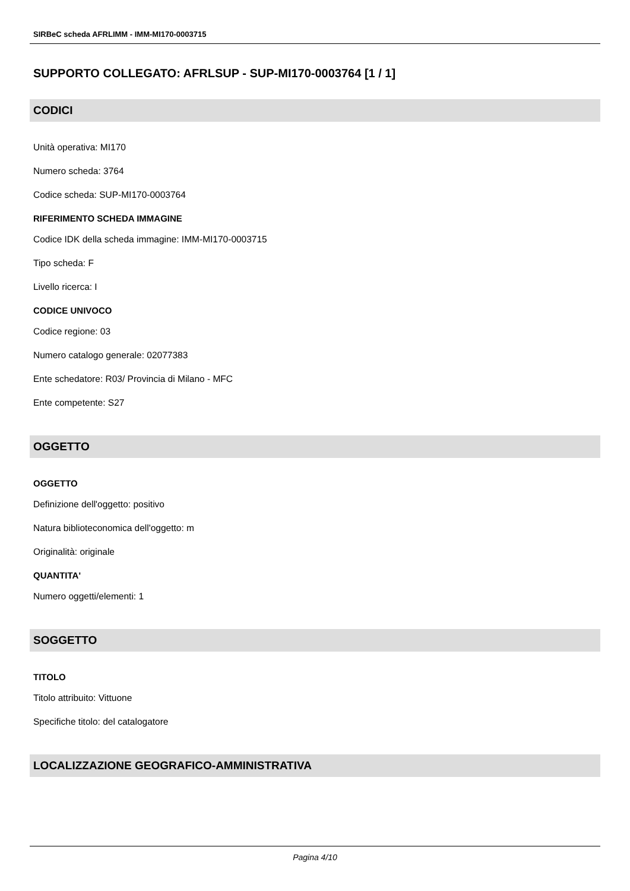SIRBeC scheda AFRLIMM - IMM-MI170-0003715
SUPPORTO COLLEGATO: AFRLSUP - SUP-MI170-0003764 [1 / 1]
CODICI
Unità operativa: MI170
Numero scheda: 3764
Codice scheda: SUP-MI170-0003764
RIFERIMENTO SCHEDA IMMAGINE
Codice IDK della scheda immagine: IMM-MI170-0003715
Tipo scheda: F
Livello ricerca: I
CODICE UNIVOCO
Codice regione: 03
Numero catalogo generale: 02077383
Ente schedatore: R03/ Provincia di Milano - MFC
Ente competente: S27
OGGETTO
OGGETTO
Definizione dell'oggetto: positivo
Natura biblioteconomica dell'oggetto: m
Originalità: originale
QUANTITA'
Numero oggetti/elementi: 1
SOGGETTO
TITOLO
Titolo attribuito: Vittuone
Specifiche titolo: del catalogatore
LOCALIZZAZIONE GEOGRAFICO-AMMINISTRATIVA
Pagina 4/10